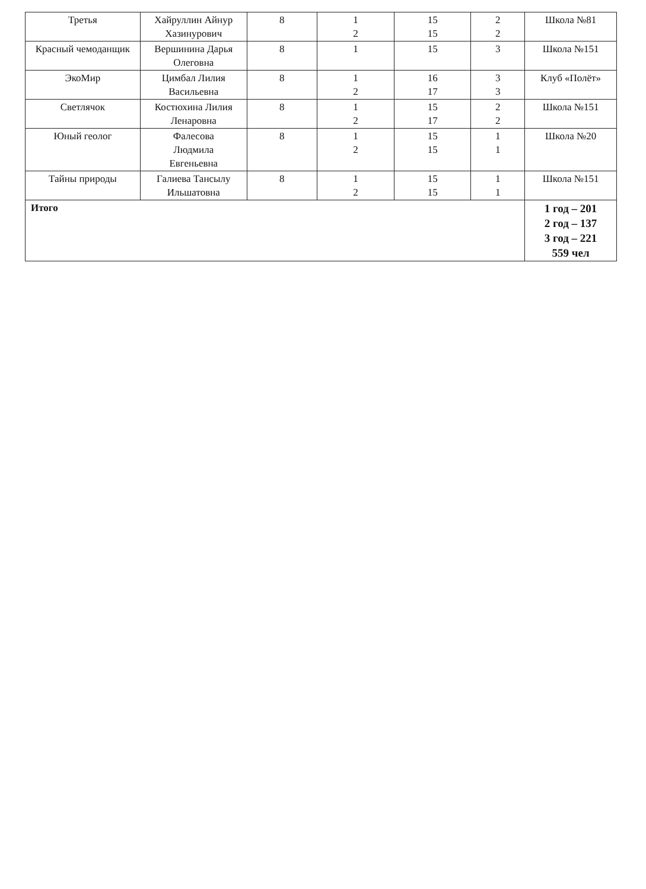| Третья | Хайруллин Айнур Хазинурович | 8 | 1 2 | 15 15 | 2 2 | Школа №81 |
| Красный чемоданщик | Вершинина Дарья Олеговна | 8 | 1 | 15 | 3 | Школа №151 |
| ЭкоМир | Цимбал Лилия Васильевна | 8 | 1 2 | 16 17 | 3 3 | Клуб «Полёт» |
| Светлячок | Костюхина Лилия Ленаровна | 8 | 1 2 | 15 17 | 2 2 | Школа №151 |
| Юный геолог | Фалесова Людмила Евгеньевна | 8 | 1 2 | 15 15 | 1 1 | Школа №20 |
| Тайны природы | Галиева Тансылу Ильшатовна | 8 | 1 2 | 15 15 | 1 1 | Школа №151 |
| Итого | | | | | | 1 год – 201 2 год – 137 3 год – 221 559 чел |